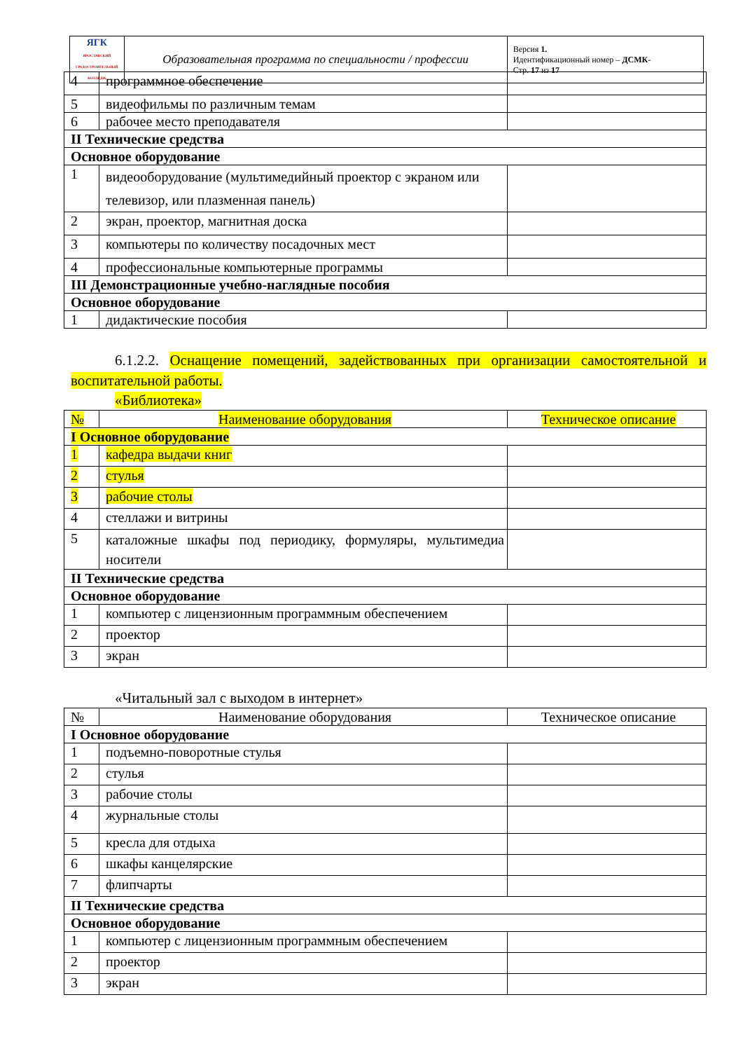| ЯГК ЯРОСЛАВСКИЙ ГРАДОСТРОИТЕЛЬНЫЙ КОЛЛЕДЖ | Образовательная программа по специальности / профессии | Версия 1. Идентификационный номер – ДСМК- Стр. 17 из 17 |
| 4 | программное обеспечение | |
| 5 | видеофильмы по различным темам | |
| 6 | рабочее место преподавателя | |
| II Технические средства | | |
| Основное оборудование | | |
| 1 | видеооборудование (мультимедийный проектор с экраном или телевизор, или плазменная панель) | |
| 2 | экран, проектор, магнитная доска | |
| 3 | компьютеры по количеству посадочных мест | |
| 4 | профессиональные компьютерные программы | |
| III Демонстрационные учебно-наглядные пособия | | |
| Основное оборудование | | |
| 1 | дидактические пособия | |
6.1.2.2. Оснащение помещений, задействованных при организации самостоятельной и воспитательной работы.
«Библиотека»
| № | Наименование оборудования | Техническое описание |
| I Основное оборудование | | |
| 1 | кафедра выдачи книг | |
| 2 | стулья | |
| 3 | рабочие столы | |
| 4 | стеллажи и витрины | |
| 5 | каталожные шкафы под периодику, формуляры, мультимедиа носители | |
| II Технические средства | | |
| Основное оборудование | | |
| 1 | компьютер с лицензионным программным обеспечением | |
| 2 | проектор | |
| 3 | экран | |
«Читальный зал с выходом в интернет»
| № | Наименование оборудования | Техническое описание |
| I Основное оборудование | | |
| 1 | подъемно-поворотные стулья | |
| 2 | стулья | |
| 3 | рабочие столы | |
| 4 | журнальные столы | |
| 5 | кресла для отдыха | |
| 6 | шкафы канцелярские | |
| 7 | флипчарты | |
| II Технические средства | | |
| Основное оборудование | | |
| 1 | компьютер с лицензионным программным обеспечением | |
| 2 | проектор | |
| 3 | экран | |